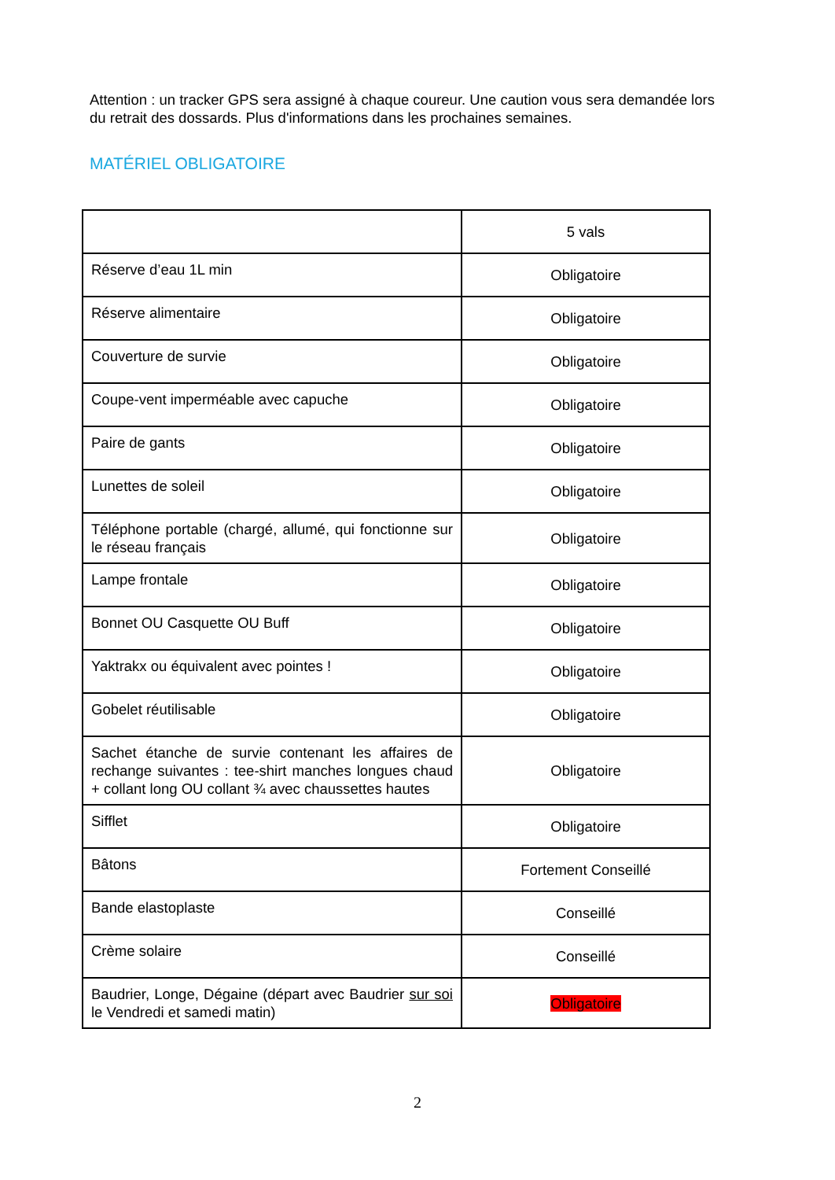Attention : un tracker GPS sera assigné à chaque coureur. Une caution vous sera demandée lors du retrait des dossards. Plus d'informations dans les prochaines semaines.
MATÉRIEL OBLIGATOIRE
| | 5 vals |
| Réserve d’eau 1L min | Obligatoire |
| Réserve alimentaire | Obligatoire |
| Couverture de survie | Obligatoire |
| Coupe-vent imperméable avec capuche | Obligatoire |
| Paire de gants | Obligatoire |
| Lunettes de soleil | Obligatoire |
| Téléphone portable (chargé, allumé, qui fonctionne sur le réseau français | Obligatoire |
| Lampe frontale | Obligatoire |
| Bonnet OU Casquette OU Buff | Obligatoire |
| Yaktrakx ou équivalent avec pointes ! | Obligatoire |
| Gobelet réutilisable | Obligatoire |
| Sachet étanche de survie contenant les affaires de rechange suivantes : tee-shirt manches longues chaud + collant long OU collant ¾ avec chaussettes hautes | Obligatoire |
| Sifflet | Obligatoire |
| Bâtons | Fortement Conseillé |
| Bande elastoplaste | Conseillé |
| Crème solaire | Conseillé |
| Baudrier, Longe, Dégaine (départ avec Baudrier sur soi le Vendredi et samedi matin) | Obligatoire |
2